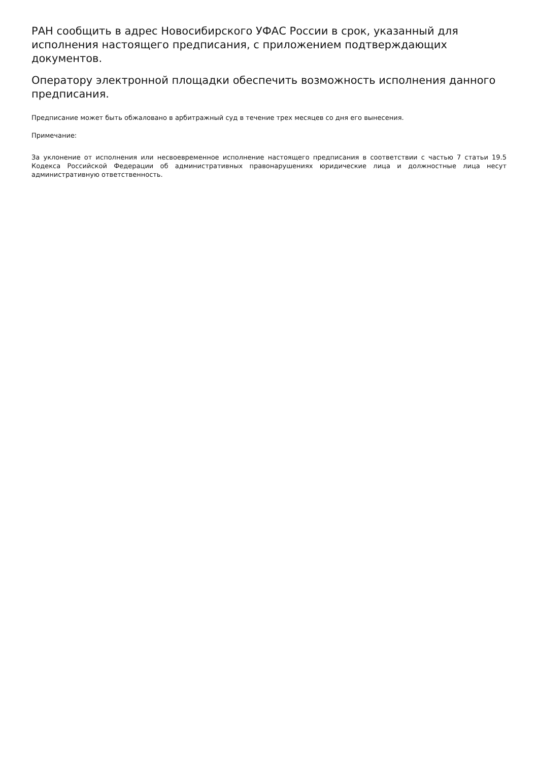РАН сообщить в адрес Новосибирского УФАС России в срок, указанный для исполнения настоящего предписания, с приложением подтверждающих документов.
Оператору электронной площадки обеспечить возможность исполнения данного предписания.
Предписание может быть обжаловано в арбитражный суд в течение трех месяцев со дня его вынесения.
Примечание:
За уклонение от исполнения или несвоевременное исполнение настоящего предписания в соответствии с частью 7 статьи 19.5 Кодекса Российской Федерации об административных правонарушениях юридические лица и должностные лица несут административную ответственность.